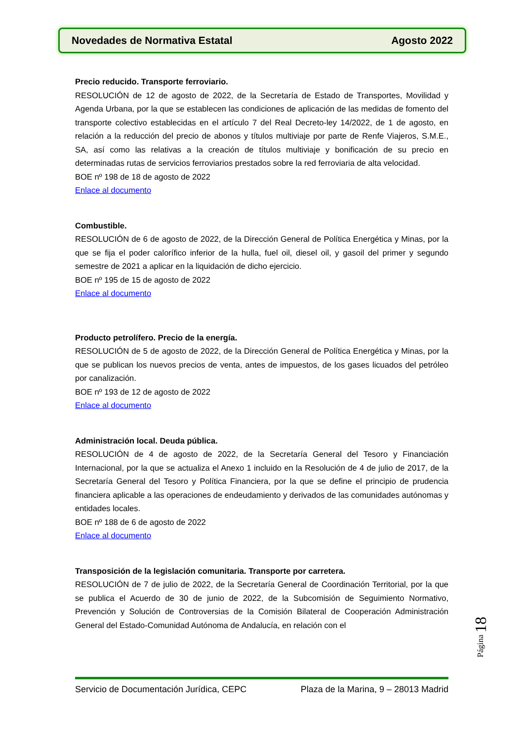Novedades de Normativa Estatal Agosto 2022
Precio reducido. Transporte ferroviario.
RESOLUCIÓN de 12 de agosto de 2022, de la Secretaría de Estado de Transportes, Movilidad y Agenda Urbana, por la que se establecen las condiciones de aplicación de las medidas de fomento del transporte colectivo establecidas en el artículo 7 del Real Decreto-ley 14/2022, de 1 de agosto, en relación a la reducción del precio de abonos y títulos multiviaje por parte de Renfe Viajeros, S.M.E., SA, así como las relativas a la creación de títulos multiviaje y bonificación de su precio en determinadas rutas de servicios ferroviarios prestados sobre la red ferroviaria de alta velocidad.
BOE nº 198 de 18 de agosto de 2022
Enlace al documento
Combustible.
RESOLUCIÓN de 6 de agosto de 2022, de la Dirección General de Política Energética y Minas, por la que se fija el poder calorífico inferior de la hulla, fuel oil, diesel oil, y gasoil del primer y segundo semestre de 2021 a aplicar en la liquidación de dicho ejercicio.
BOE nº 195 de 15 de agosto de 2022
Enlace al documento
Producto petrolífero. Precio de la energía.
RESOLUCIÓN de 5 de agosto de 2022, de la Dirección General de Política Energética y Minas, por la que se publican los nuevos precios de venta, antes de impuestos, de los gases licuados del petróleo por canalización.
BOE nº 193 de 12 de agosto de 2022
Enlace al documento
Administración local. Deuda pública.
RESOLUCIÓN de 4 de agosto de 2022, de la Secretaría General del Tesoro y Financiación Internacional, por la que se actualiza el Anexo 1 incluido en la Resolución de 4 de julio de 2017, de la Secretaría General del Tesoro y Política Financiera, por la que se define el principio de prudencia financiera aplicable a las operaciones de endeudamiento y derivados de las comunidades autónomas y entidades locales.
BOE nº 188 de 6 de agosto de 2022
Enlace al documento
Transposición de la legislación comunitaria. Transporte por carretera.
RESOLUCIÓN de 7 de julio de 2022, de la Secretaría General de Coordinación Territorial, por la que se publica el Acuerdo de 30 de junio de 2022, de la Subcomisión de Seguimiento Normativo, Prevención y Solución de Controversias de la Comisión Bilateral de Cooperación Administración General del Estado-Comunidad Autónoma de Andalucía, en relación con el
Página 18
Servicio de Documentación Jurídica, CEPC Plaza de la Marina, 9 – 28013 Madrid